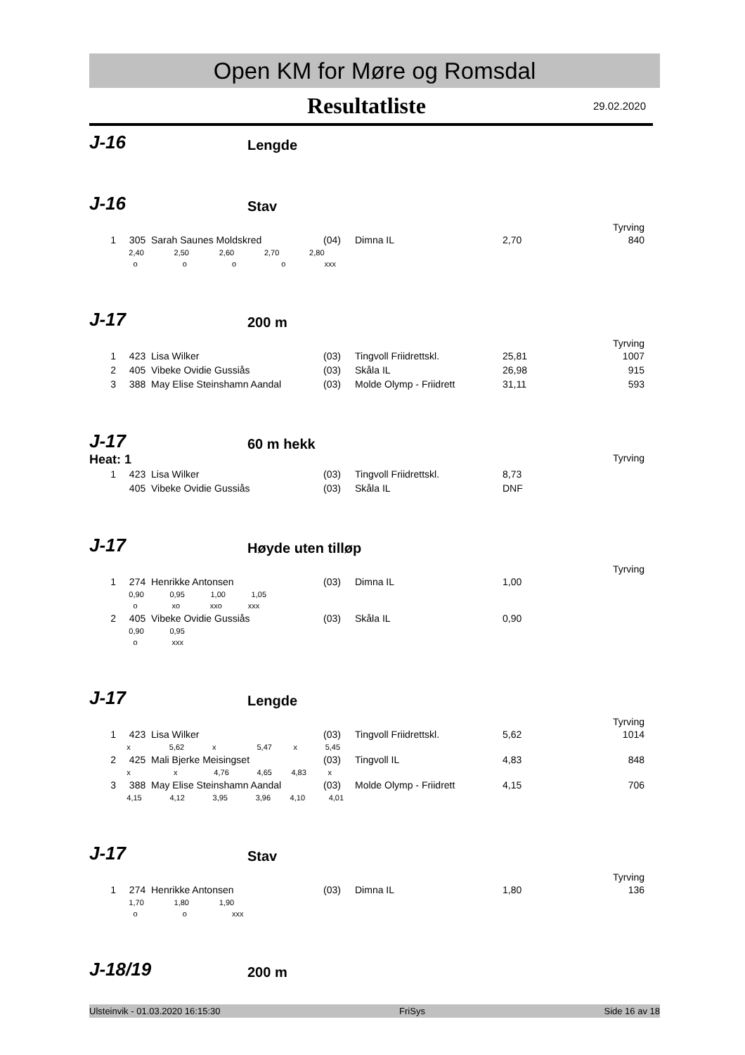Open KM for Møre og Romsdal
Resultatliste
29.02.2020
J-16
Lengde
J-16
Stav
Tyrving
| 1 | 305 | Sarah Saunes Moldskred | (04) | Dimna IL | 2,70 | 840 |
| | 2,40 2,50 2,60 2,70 2,80 | | | | | |
| | o o o o xxx | | | | | |
J-17
200 m
Tyrving
| 1 | 423 | Lisa Wilker | (03) | Tingvoll Friidrettskl. | 25,81 | 1007 |
| 2 | 405 | Vibeke Ovidie Gussiås | (03) | Skåla IL | 26,98 | 915 |
| 3 | 388 | May Elise Steinshamn Aandal | (03) | Molde Olymp - Friidrett | 31,11 | 593 |
J-17
60 m hekk
Heat: 1 Tyrving
| 1 | 423 | Lisa Wilker | (03) | Tingvoll Friidrettskl. | 8,73 | |
| | 405 | Vibeke Ovidie Gussiås | (03) | Skåla IL | DNF | |
J-17
Høyde uten tilløp
Tyrving
| 1 | 274 | Henrikke Antonsen | (03) | Dimna IL | 1,00 | |
| | 0,90 0,95 1,00 1,05 | | | | | |
| | o xo xxo xxx | | | | | |
| 2 | 405 | Vibeke Ovidie Gussiås | (03) | Skåla IL | 0,90 | |
| | 0,90 0,95 | | | | | |
| | o xxx | | | | | |
J-17
Lengde
Tyrving
| 1 | 423 | Lisa Wilker | (03) | Tingvoll Friidrettskl. | 5,62 | 1014 |
| | x 5,62 x 5,47 x 5,45 | | | | | |
| 2 | 425 | Mali Bjerke Meisingset | (03) | Tingvoll IL | 4,83 | 848 |
| | x x 4,76 4,65 4,83 x | | | | | |
| 3 | 388 | May Elise Steinshamn Aandal | (03) | Molde Olymp - Friidrett | 4,15 | 706 |
| | 4,15 4,12 3,95 3,96 4,10 4,01 | | | | | |
J-17
Stav
Tyrving
| 1 | 274 | Henrikke Antonsen | (03) | Dimna IL | 1,80 | 136 |
| | 1,70 1,80 1,90 | | | | | |
| | o o xxx | | | | | |
J-18/19
200 m
Ulsteinvik - 01.03.2020 16:15:30 FriSys Side 16 av 18